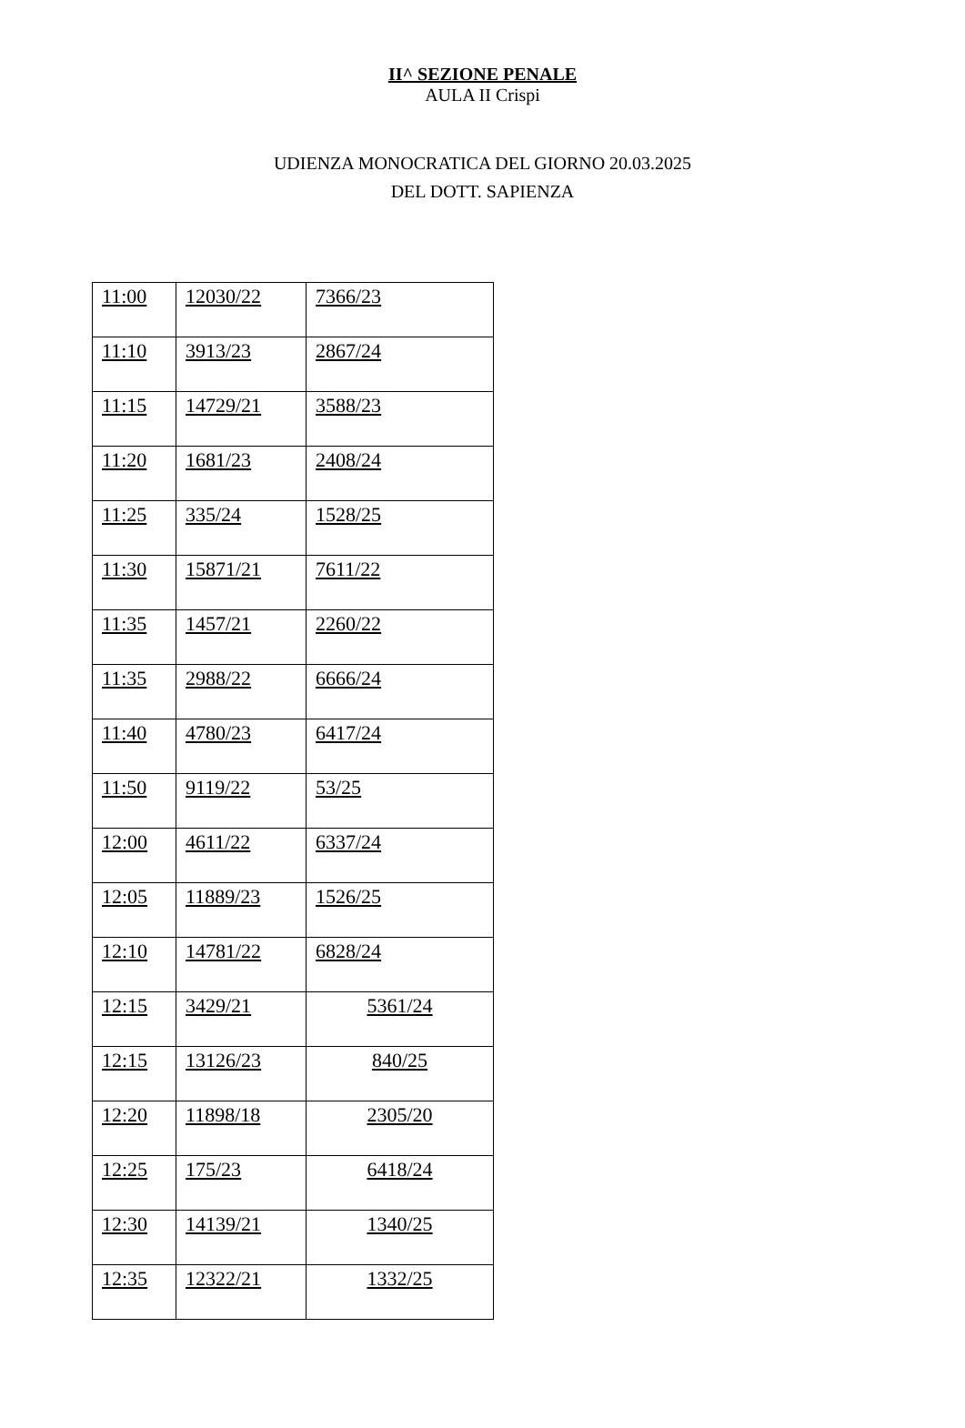II^ SEZIONE PENALE
AULA II Crispi
UDIENZA MONOCRATICA DEL GIORNO 20.03.2025
DEL DOTT. SAPIENZA
| 11:00 | 12030/22 | 7366/23 |
| 11:10 | 3913/23 | 2867/24 |
| 11:15 | 14729/21 | 3588/23 |
| 11:20 | 1681/23 | 2408/24 |
| 11:25 | 335/24 | 1528/25 |
| 11:30 | 15871/21 | 7611/22 |
| 11:35 | 1457/21 | 2260/22 |
| 11:35 | 2988/22 | 6666/24 |
| 11:40 | 4780/23 | 6417/24 |
| 11:50 | 9119/22 | 53/25 |
| 12:00 | 4611/22 | 6337/24 |
| 12:05 | 11889/23 | 1526/25 |
| 12:10 | 14781/22 | 6828/24 |
| 12:15 | 3429/21 | 5361/24 |
| 12:15 | 13126/23 | 840/25 |
| 12:20 | 11898/18 | 2305/20 |
| 12:25 | 175/23 | 6418/24 |
| 12:30 | 14139/21 | 1340/25 |
| 12:35 | 12322/21 | 1332/25 |